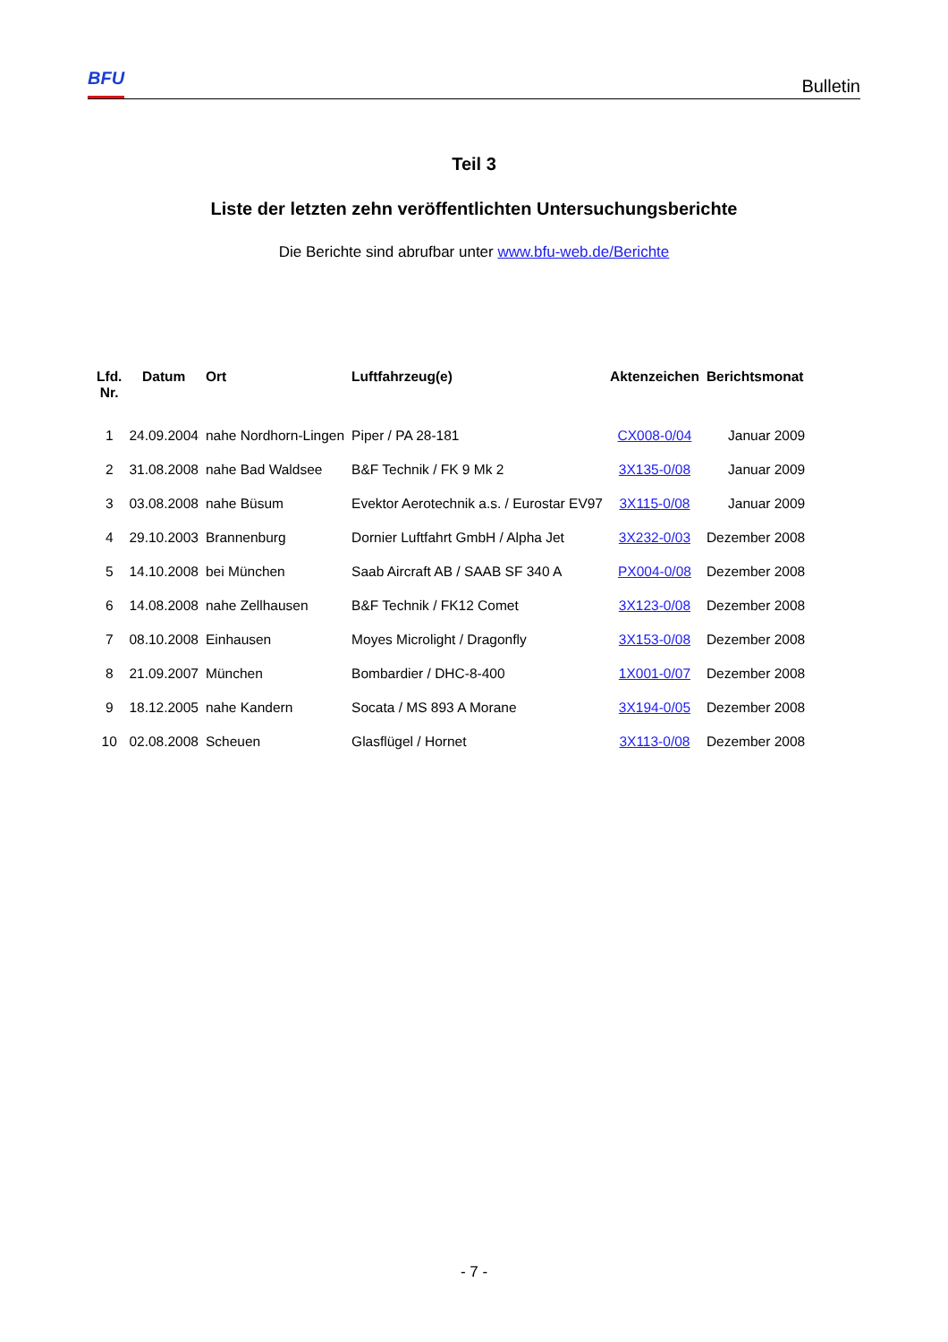BFU
Bulletin
Teil 3
Liste der letzten zehn veröffentlichten Untersuchungsberichte
Die Berichte sind abrufbar unter www.bfu-web.de/Berichte
| Lfd. Nr. | Datum | Ort | Luftfahrzeug(e) | Aktenzeichen | Berichtsmonat |
| --- | --- | --- | --- | --- | --- |
| 1 | 24.09.2004 | nahe Nordhorn-Lingen | Piper / PA 28-181 | CX008-0/04 | Januar 2009 |
| 2 | 31.08.2008 | nahe Bad Waldsee | B&F Technik / FK 9 Mk 2 | 3X135-0/08 | Januar 2009 |
| 3 | 03.08.2008 | nahe Büsum | Evektor Aerotechnik a.s. / Eurostar EV97 | 3X115-0/08 | Januar 2009 |
| 4 | 29.10.2003 | Brannenburg | Dornier Luftfahrt GmbH / Alpha Jet | 3X232-0/03 | Dezember 2008 |
| 5 | 14.10.2008 | bei München | Saab Aircraft AB / SAAB SF 340 A | PX004-0/08 | Dezember 2008 |
| 6 | 14.08.2008 | nahe Zellhausen | B&F Technik / FK12 Comet | 3X123-0/08 | Dezember 2008 |
| 7 | 08.10.2008 | Einhausen | Moyes Microlight / Dragonfly | 3X153-0/08 | Dezember 2008 |
| 8 | 21.09.2007 | München | Bombardier / DHC-8-400 | 1X001-0/07 | Dezember 2008 |
| 9 | 18.12.2005 | nahe Kandern | Socata / MS 893 A Morane | 3X194-0/05 | Dezember 2008 |
| 10 | 02.08.2008 | Scheuen | Glasflügel / Hornet | 3X113-0/08 | Dezember 2008 |
- 7 -